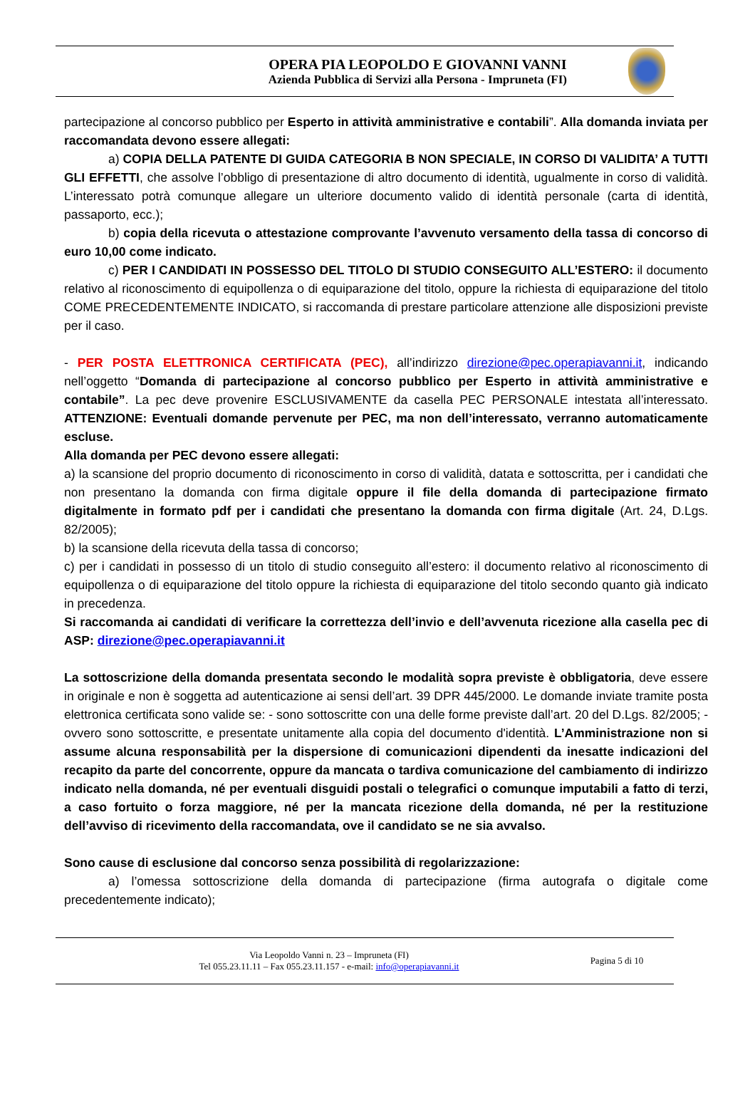OPERA PIA LEOPOLDO E GIOVANNI VANNI
Azienda Pubblica di Servizi alla Persona - Impruneta (FI)
partecipazione al concorso pubblico per Esperto in attività amministrative e contabili”. Alla domanda inviata per raccomandata devono essere allegati:
a) COPIA DELLA PATENTE DI GUIDA CATEGORIA B NON SPECIALE, IN CORSO DI VALIDITA’ A TUTTI GLI EFFETTI, che assolve l’obbligo di presentazione di altro documento di identità, ugualmente in corso di validità. L’interessato potrà comunque allegare un ulteriore documento valido di identità personale (carta di identità, passaporto, ecc.);
b) copia della ricevuta o attestazione comprovante l’avvenuto versamento della tassa di concorso di euro 10,00 come indicato.
c) PER I CANDIDATI IN POSSESSO DEL TITOLO DI STUDIO CONSEGUITO ALL’ESTERO: il documento relativo al riconoscimento di equipollenza o di equiparazione del titolo, oppure la richiesta di equiparazione del titolo COME PRECEDENTEMENTE INDICATO, si raccomanda di prestare particolare attenzione alle disposizioni previste per il caso.
- PER POSTA ELETTRONICA CERTIFICATA (PEC), all’indirizzo direzione@pec.operapiavanni.it, indicando nell’oggetto “Domanda di partecipazione al concorso pubblico per Esperto in attività amministrative e contabile”. La pec deve provenire ESCLUSIVAMENTE da casella PEC PERSONALE intestata all’interessato. ATTENZIONE: Eventuali domande pervenute per PEC, ma non dell’interessato, verranno automaticamente escluse.
Alla domanda per PEC devono essere allegati:
a) la scansione del proprio documento di riconoscimento in corso di validità, datata e sottoscritta, per i candidati che non presentano la domanda con firma digitale oppure il file della domanda di partecipazione firmato digitalmente in formato pdf per i candidati che presentano la domanda con firma digitale (Art. 24, D.Lgs. 82/2005);
b) la scansione della ricevuta della tassa di concorso;
c) per i candidati in possesso di un titolo di studio conseguito all’estero: il documento relativo al riconoscimento di equipollenza o di equiparazione del titolo oppure la richiesta di equiparazione del titolo secondo quanto già indicato in precedenza.
Si raccomanda ai candidati di verificare la correttezza dell’invio e dell’avvenuta ricezione alla casella pec di ASP: direzione@pec.operapiavanni.it
La sottoscrizione della domanda presentata secondo le modalità sopra previste è obbligatoria, deve essere in originale e non è soggetta ad autenticazione ai sensi dell’art. 39 DPR 445/2000. Le domande inviate tramite posta elettronica certificata sono valide se: - sono sottoscritte con una delle forme previste dall’art. 20 del D.Lgs. 82/2005; - ovvero sono sottoscritte, e presentate unitamente alla copia del documento d'identità. L’Amministrazione non si assume alcuna responsabilità per la dispersione di comunicazioni dipendenti da inesatte indicazioni del recapito da parte del concorrente, oppure da mancata o tardiva comunicazione del cambiamento di indirizzo indicato nella domanda, né per eventuali disguidi postali o telegrafici o comunque imputabili a fatto di terzi, a caso fortuito o forza maggiore, né per la mancata ricezione della domanda, né per la restituzione dell’avviso di ricevimento della raccomandata, ove il candidato se ne sia avvalso.
Sono cause di esclusione dal concorso senza possibilità di regolarizzazione:
a) l’omessa sottoscrizione della domanda di partecipazione (firma autografa o digitale come precedentemente indicato);
Via Leopoldo Vanni n. 23 – Impruneta (FI)
Tel 055.23.11.11 – Fax 055.23.11.157 - e-mail: info@operapiavanni.it
Pagina 5 di 10